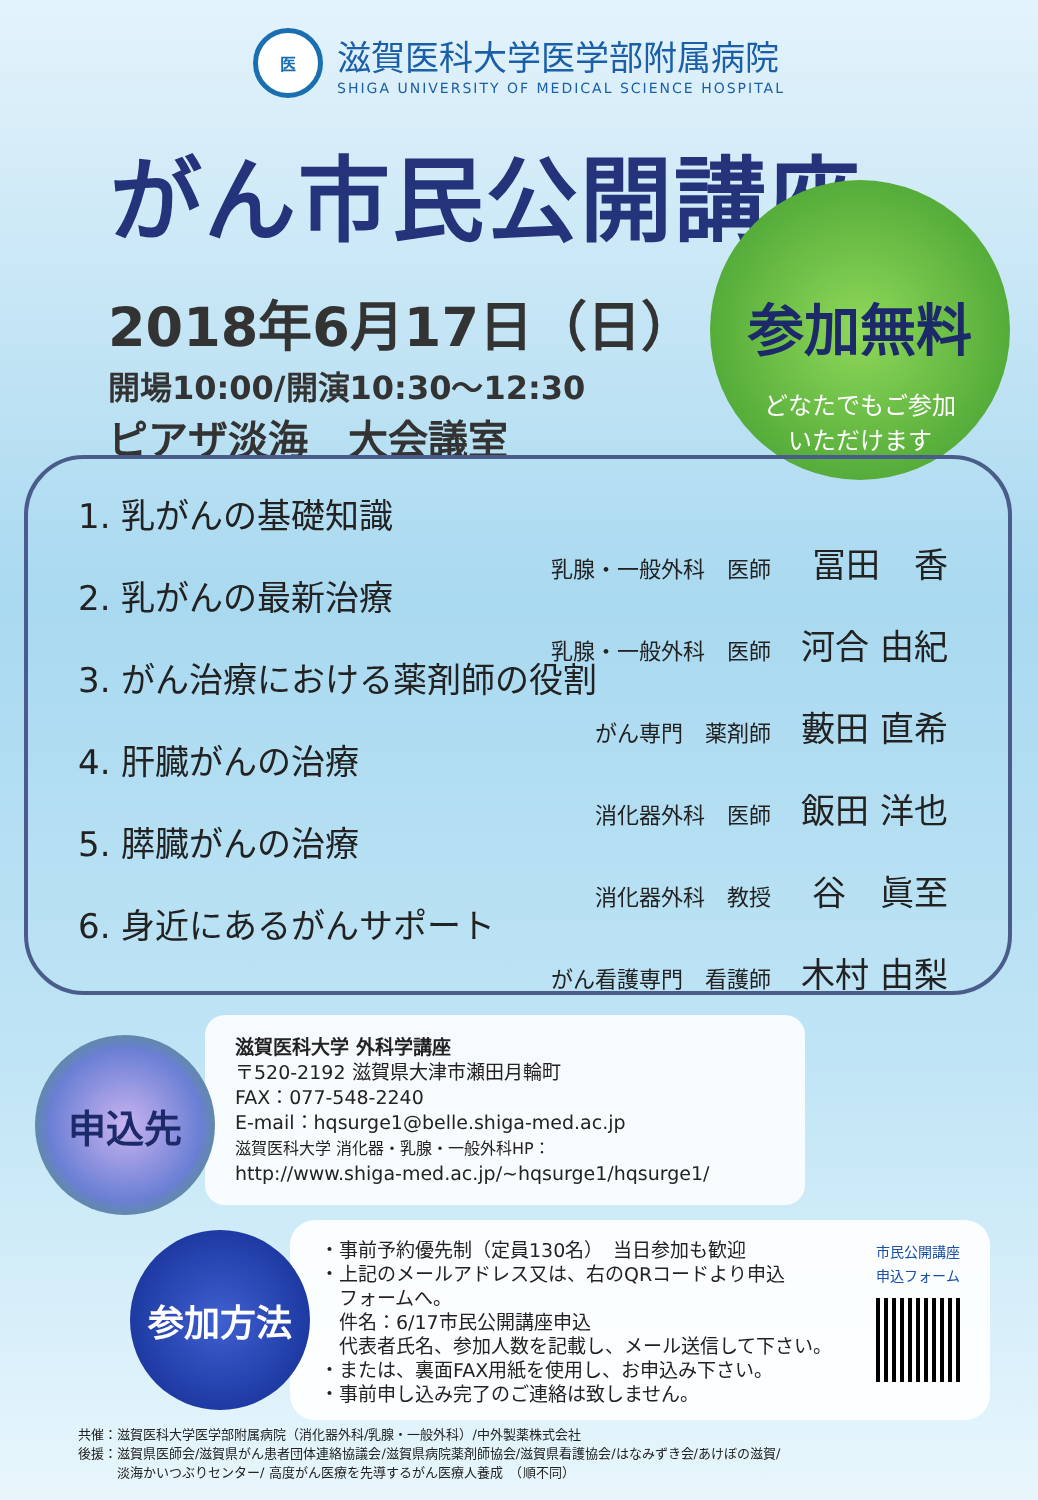医
滋賀医科大学医学部附属病院
SHIGA UNIVERSITY OF MEDICAL SCIENCE HOSPITAL
がん市民公開講座
2018年6月17日（日）
開場10:00/開演10:30～12:30
ピアザ淡海　大会議室
参加無料
どなたでもご参加
いただけます
1. 乳がんの基礎知識
乳腺・一般外科　医師 冨田　香
2. 乳がんの最新治療
乳腺・一般外科　医師 河合 由紀
3. がん治療における薬剤師の役割
がん専門　薬剤師 藪田 直希
4. 肝臓がんの治療
消化器外科　医師 飯田 洋也
5. 膵臓がんの治療
消化器外科　教授 谷　眞至
6. 身近にあるがんサポート
がん看護専門　看護師 木村 由梨
滋賀医科大学 外科学講座
〒520-2192 滋賀県大津市瀬田月輪町
FAX：077-548-2240
E-mail：hqsurge1@belle.shiga-med.ac.jp
滋賀医科大学 消化器・乳腺・一般外科HP：
http://www.shiga-med.ac.jp/~hqsurge1/hqsurge1/
申込先
・事前予約優先制（定員130名）　当日参加も歓迎
・上記のメールアドレス又は、右のQRコードより申込
　フォームへ。
　件名：6/17市民公開講座申込
　代表者氏名、参加人数を記載し、メール送信して下さい。
・または、裏面FAX用紙を使用し、お申込み下さい。
・事前申し込み完了のご連絡は致しません。
市民公開講座
申込フォーム
参加方法
共催：滋賀医科大学医学部附属病院（消化器外科/乳腺・一般外科）/中外製薬株式会社
後援：滋賀県医師会/滋賀県がん患者団体連絡協議会/滋賀県病院薬剤師協会/滋賀県看護協会/はなみずき会/あけぼの滋賀/
　　　淡海かいつぶりセンター/ 高度がん医療を先導するがん医療人養成　（順不同）